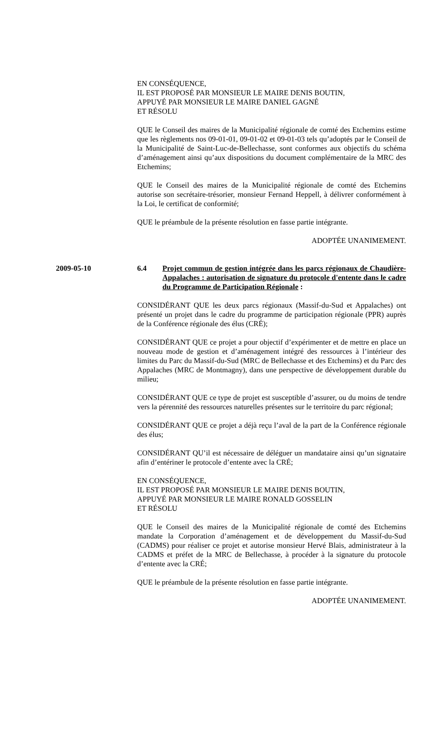EN CONSÉQUENCE,
IL EST PROPOSÉ PAR MONSIEUR LE MAIRE DENIS BOUTIN,
APPUYÉ PAR MONSIEUR LE MAIRE DANIEL GAGNÉ
ET RÉSOLU
QUE le Conseil des maires de la Municipalité régionale de comté des Etchemins estime que les règlements nos 09-01-01, 09-01-02 et 09-01-03 tels qu’adoptés par le Conseil de la Municipalité de Saint-Luc-de-Bellechasse, sont conformes aux objectifs du schéma d’aménagement ainsi qu’aux dispositions du document complémentaire de la MRC des Etchemins;
QUE le Conseil des maires de la Municipalité régionale de comté des Etchemins autorise son secrétaire-trésorier, monsieur Fernand Heppell, à délivrer conformément à la Loi, le certificat de conformité;
QUE le préambule de la présente résolution en fasse partie intégrante.
ADOPTÉE UNANIMEMENT.
2009-05-10
6.4 Projet commun de gestion intégrée dans les parcs régionaux de Chaudière-Appalaches : autorisation de signature du protocole d'entente dans le cadre du Programme de Participation Régionale :
CONSIDÉRANT QUE les deux parcs régionaux (Massif-du-Sud et Appalaches) ont présenté un projet dans le cadre du programme de participation régionale (PPR) auprès de la Conférence régionale des élus (CRÉ);
CONSIDÉRANT QUE ce projet a pour objectif d’expérimenter et de mettre en place un nouveau mode de gestion et d’aménagement intégré des ressources à l’intérieur des limites du Parc du Massif-du-Sud (MRC de Bellechasse et des Etchemins) et du Parc des Appalaches (MRC de Montmagny), dans une perspective de développement durable du milieu;
CONSIDÉRANT QUE ce type de projet est susceptible d’assurer, ou du moins de tendre vers la pérennité des ressources naturelles présentes sur le territoire du parc régional;
CONSIDÉRANT QUE ce projet a déjà reçu l’aval de la part de la Conférence régionale des élus;
CONSIDÉRANT QU’il est nécessaire de déléguer un mandataire ainsi qu’un signataire afin d’entériner le protocole d’entente avec la CRÉ;
EN CONSÉQUENCE,
IL EST PROPOSÉ PAR MONSIEUR LE MAIRE DENIS BOUTIN,
APPUYÉ PAR MONSIEUR LE MAIRE RONALD GOSSELIN
ET RÉSOLU
QUE le Conseil des maires de la Municipalité régionale de comté des Etchemins mandate la Corporation d’aménagement et de développement du Massif-du-Sud (CADMS) pour réaliser ce projet et autorise monsieur Hervé Blais, administrateur à la CADMS et préfet de la MRC de Bellechasse, à procéder à la signature du protocole d’entente avec la CRÉ;
QUE le préambule de la présente résolution en fasse partie intégrante.
ADOPTÉE UNANIMEMENT.